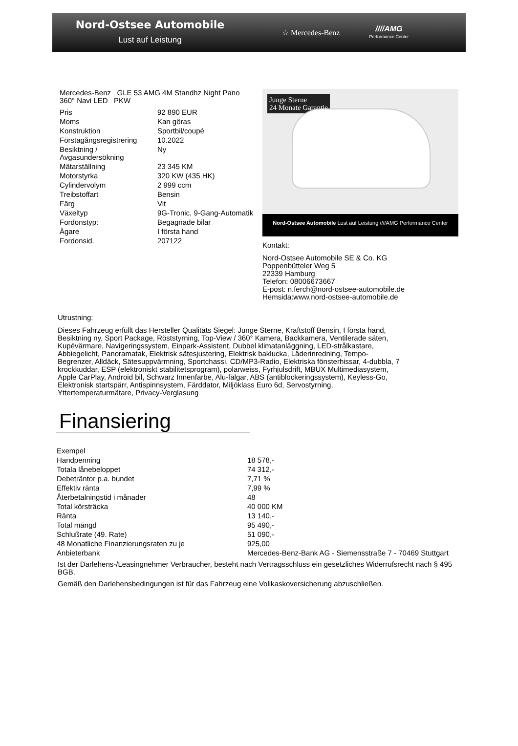Nord-Ostsee Automobile
Lust auf Leistung
☆ Mercedes-Benz ////AMG
Performance Center
Mercedes-Benz GLE 53 AMG 4M Standhz Night Pano 360° Navi LED PKW
| Pris | 92 890 EUR |
| Moms | Kan göras |
| Konstruktion | Sportbil/coupé |
| Förstagångsregistrering | 10.2022 |
| Besiktning / Avgasundersökning | Ny |
| Mätarställning | 23 345 KM |
| Motorstyrka | 320 KW (435 HK) |
| Cylindervolym | 2 999 ccm |
| Treibstoffart | Bensin |
| Färg | Vit |
| Växeltyp | 9G-Tronic, 9-Gang-Automatik |
| Fordonstyp: | Begagnade bilar |
| Ägare | I första hand |
| Fordonsid. | 207122 |
Junge Sterne
24 Monate Garantie
Nord-Ostsee Automobile Lust auf Leistung ////AMG Performance Center
Kontakt:
Nord-Ostsee Automobile SE & Co. KG
Poppenbütteler Weg 5
22339 Hamburg
Telefon: 08006673667
E-post: n.ferch@nord-ostsee-automobile.de
Hemsida:www.nord-ostsee-automobile.de
Utrustning:
Dieses Fahrzeug erfüllt das Hersteller Qualitäts Siegel: Junge Sterne, Kraftstoff Bensin, I första hand, Besiktning ny, Sport Package, Röststyrning, Top-View / 360° Kamera, Backkamera, Ventilerade säten, Kupévärmare, Navigeringssystem, Einpark-Assistent, Dubbel klimatanläggning, LED-strålkastare, Abbiegelicht, Panoramatak, Elektrisk sätesjustering, Elektrisk baklucka, Läderinredning, Tempo-Begrenzer, Alldäck, Sätesuppvärmning, Sportchassi, CD/MP3-Radio, Elektriska fönsterhissar, 4-dubbla, 7 krockkuddar, ESP (elektroniskt stabilitetsprogram), polarweiss, Fyrhjulsdrift, MBUX Multimediasystem, Apple CarPlay, Android bil, Schwarz Innenfarbe, Alu-fälgar, ABS (antiblockeringssystem), Keyless-Go, Elektronisk startspärr, Antispinnsystem, Färddator, Miljöklass Euro 6d, Servostyrning, Yttertemperaturmätare, Privacy-Verglasung
Finansiering
| Exempel | |
| Handpenning | 18 578,- |
| Totala lånebeloppet | 74 312,- |
| Debeträntor p.a. bundet | 7,71 % |
| Effektiv ränta | 7,99 % |
| Återbetalningstid i månader | 48 |
| Total körsträcka | 40 000 KM |
| Ränta | 13 140,- |
| Total mängd | 95 490,- |
| Schlußrate (49. Rate) | 51 090,- |
| 48 Monatliche Finanzierungsraten zu je | 925,00 |
| Anbieterbank | Mercedes-Benz-Bank AG - Siemensstraße 7 - 70469 Stuttgart |
Ist der Darlehens-/Leasingnehmer Verbraucher, besteht nach Vertragsschluss ein gesetzliches Widerrufsrecht nach § 495 BGB.
Gemäß den Darlehensbedingungen ist für das Fahrzeug eine Vollkaskoversicherung abzuschließen.